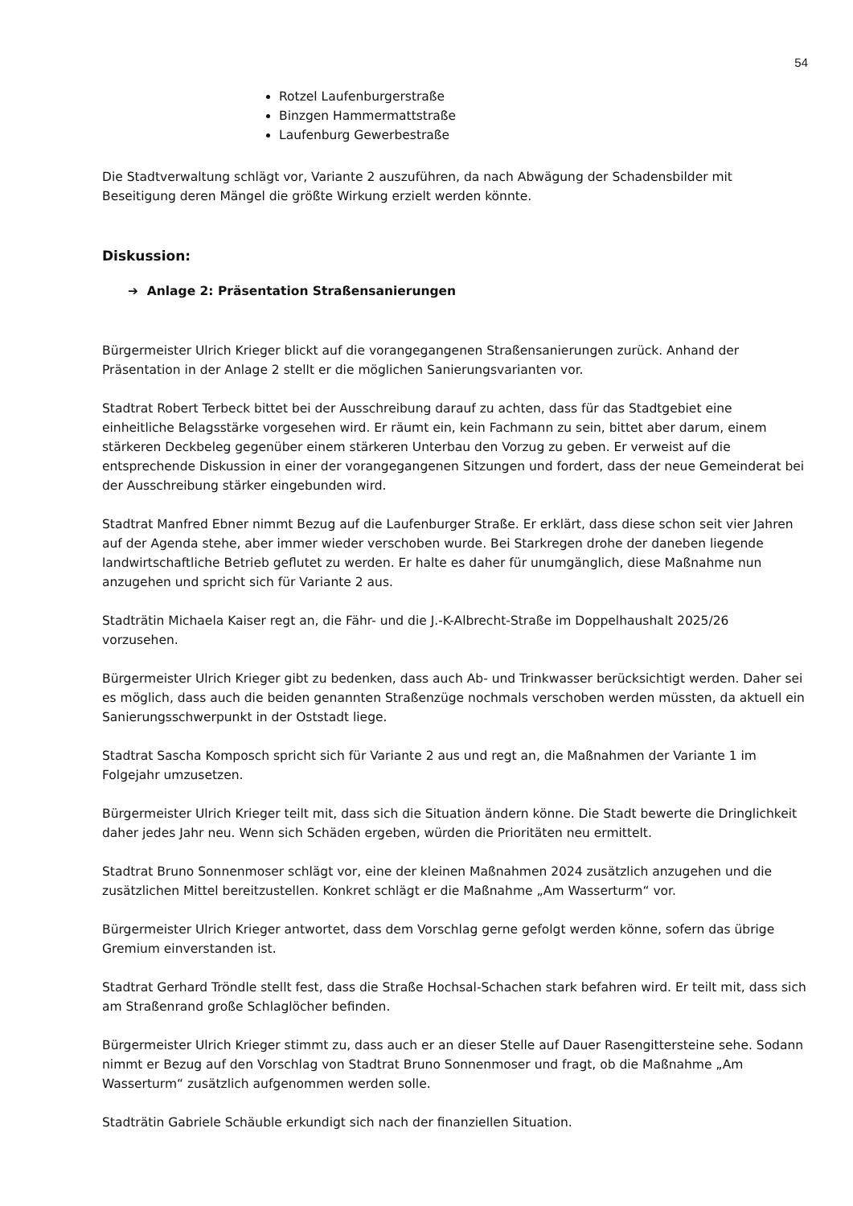54
Rotzel Laufenburgerstraße
Binzgen Hammermattstraße
Laufenburg Gewerbestraße
Die Stadtverwaltung schlägt vor, Variante 2 auszuführen, da nach Abwägung der Schadensbilder mit Beseitigung deren Mängel die größte Wirkung erzielt werden könnte.
Diskussion:
➔ Anlage 2: Präsentation Straßensanierungen
Bürgermeister Ulrich Krieger blickt auf die vorangegangenen Straßensanierungen zurück. Anhand der Präsentation in der Anlage 2 stellt er die möglichen Sanierungsvarianten vor.
Stadtrat Robert Terbeck bittet bei der Ausschreibung darauf zu achten, dass für das Stadtgebiet eine einheitliche Belagsstärke vorgesehen wird. Er räumt ein, kein Fachmann zu sein, bittet aber darum, einem stärkeren Deckbeleg gegenüber einem stärkeren Unterbau den Vorzug zu geben. Er verweist auf die entsprechende Diskussion in einer der vorangegangenen Sitzungen und fordert, dass der neue Gemeinderat bei der Ausschreibung stärker eingebunden wird.
Stadtrat Manfred Ebner nimmt Bezug auf die Laufenburger Straße. Er erklärt, dass diese schon seit vier Jahren auf der Agenda stehe, aber immer wieder verschoben wurde. Bei Starkregen drohe der daneben liegende landwirtschaftliche Betrieb geflutet zu werden. Er halte es daher für unumgänglich, diese Maßnahme nun anzugehen und spricht sich für Variante 2 aus.
Stadträtin Michaela Kaiser regt an, die Fähr- und die J.-K-Albrecht-Straße im Doppelhaushalt 2025/26 vorzusehen.
Bürgermeister Ulrich Krieger gibt zu bedenken, dass auch Ab- und Trinkwasser berücksichtigt werden. Daher sei es möglich, dass auch die beiden genannten Straßenzüge nochmals verschoben werden müssten, da aktuell ein Sanierungsschwerpunkt in der Oststadt liege.
Stadtrat Sascha Komposch spricht sich für Variante 2 aus und regt an, die Maßnahmen der Variante 1 im Folgejahr umzusetzen.
Bürgermeister Ulrich Krieger teilt mit, dass sich die Situation ändern könne. Die Stadt bewerte die Dringlichkeit daher jedes Jahr neu. Wenn sich Schäden ergeben, würden die Prioritäten neu ermittelt.
Stadtrat Bruno Sonnenmoser schlägt vor, eine der kleinen Maßnahmen 2024 zusätzlich anzugehen und die zusätzlichen Mittel bereitzustellen. Konkret schlägt er die Maßnahme „Am Wasserturm“ vor.
Bürgermeister Ulrich Krieger antwortet, dass dem Vorschlag gerne gefolgt werden könne, sofern das übrige Gremium einverstanden ist.
Stadtrat Gerhard Tröndle stellt fest, dass die Straße Hochsal-Schachen stark befahren wird. Er teilt mit, dass sich am Straßenrand große Schlaglöcher befinden.
Bürgermeister Ulrich Krieger stimmt zu, dass auch er an dieser Stelle auf Dauer Rasengittersteine sehe. Sodann nimmt er Bezug auf den Vorschlag von Stadtrat Bruno Sonnenmoser und fragt, ob die Maßnahme „Am Wasserturm“ zusätzlich aufgenommen werden solle.
Stadträtin Gabriele Schäuble erkundigt sich nach der finanziellen Situation.